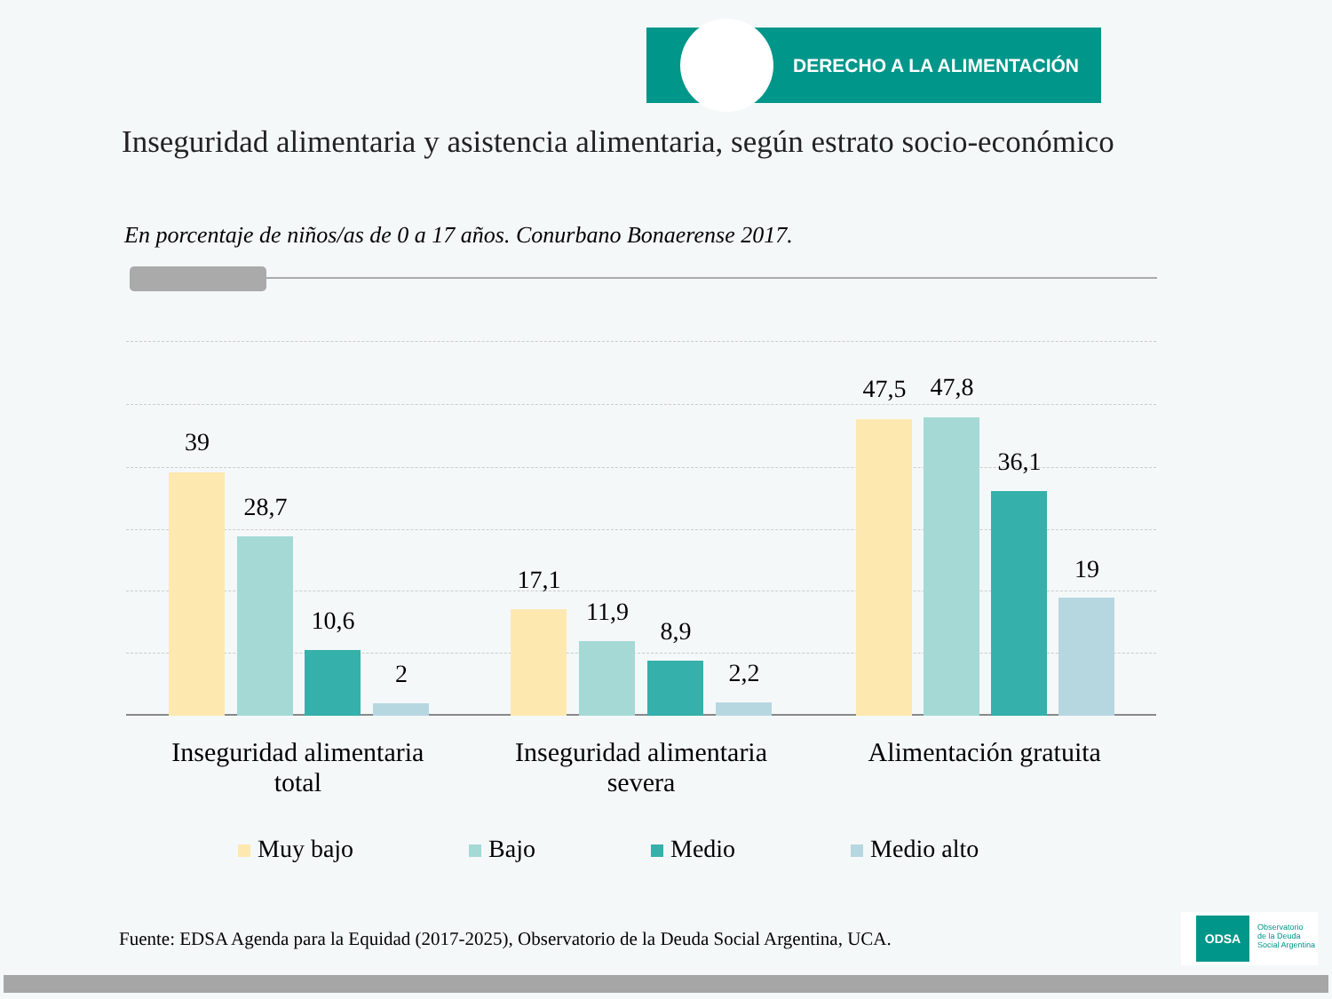DERECHO A LA ALIMENTACIÓN
Inseguridad alimentaria y asistencia alimentaria, según estrato socio-económico
En porcentaje de niños/as de 0 a 17 años. Conurbano Bonaerense 2017.
39
28,7
10,6
2
17,1
11,9
8,9
2,2
47,5 47,8
36,1
19
Inseguridad alimentaria
total
Inseguridad alimentaria
severa
Alimentación gratuita
Muy bajo Bajo Medio Medio alto
Fuente: EDSA Agenda para la Equidad (2017-2025), Observatorio de la Deuda Social Argentina, UCA.
ODSA Observatorio
de la Deuda
Social Argentina